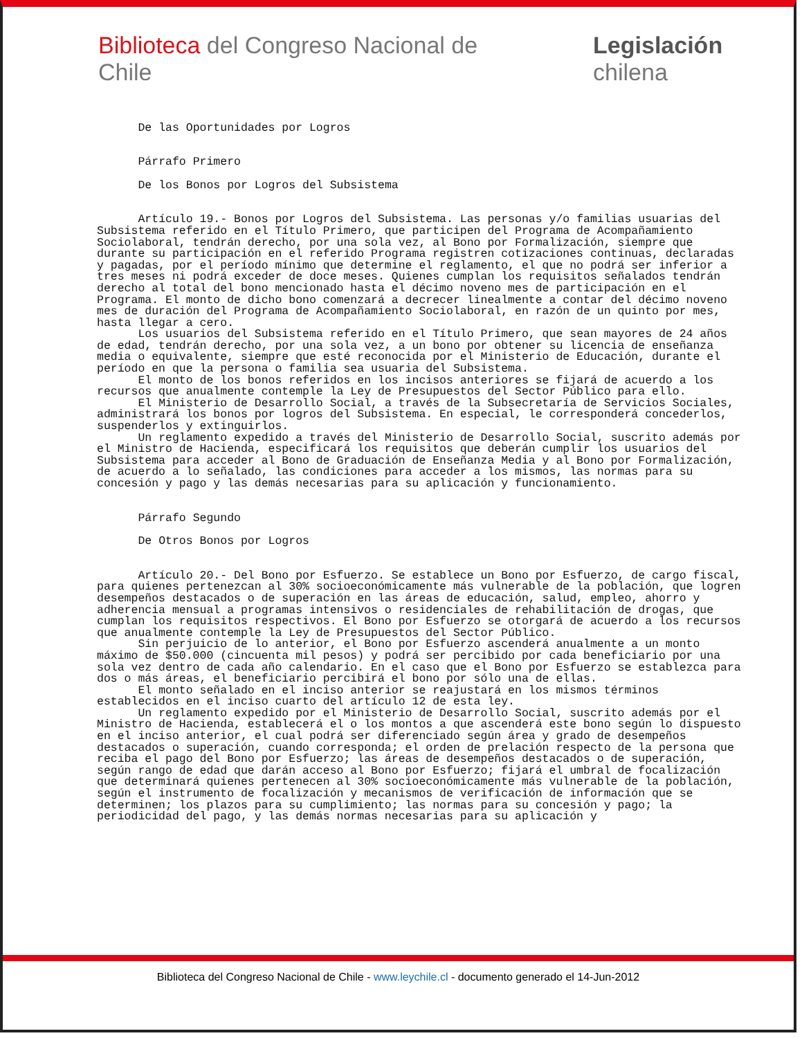Biblioteca del Congreso Nacional de Chile Legislación chilena
De las Oportunidades por Logros Párrafo Primero De los Bonos por Logros del Subsistema Artículo 19.- Bonos por Logros del Subsistema. Las personas y/o familias usuarias del Subsistema referido en el Título Primero, que participen del Programa de Acompañamiento Sociolaboral, tendrán derecho, por una sola vez, al Bono por Formalización, siempre que durante su participación en el referido Programa registren cotizaciones continuas, declaradas y pagadas, por el período mínimo que determine el reglamento, el que no podrá ser inferior a tres meses ni podrá exceder de doce meses. Quienes cumplan los requisitos señalados tendrán derecho al total del bono mencionado hasta el décimo noveno mes de participación en el Programa. El monto de dicho bono comenzará a decrecer linealmente a contar del décimo noveno mes de duración del Programa de Acompañamiento Sociolaboral, en razón de un quinto por mes, hasta llegar a cero. Los usuarios del Subsistema referido en el Título Primero, que sean mayores de 24 años de edad, tendrán derecho, por una sola vez, a un bono por obtener su licencia de enseñanza media o equivalente, siempre que esté reconocida por el Ministerio de Educación, durante el período en que la persona o familia sea usuaria del Subsistema. El monto de los bonos referidos en los incisos anteriores se fijará de acuerdo a los recursos que anualmente contemple la Ley de Presupuestos del Sector Público para ello. El Ministerio de Desarrollo Social, a través de la Subsecretaría de Servicios Sociales, administrará los bonos por logros del Subsistema. En especial, le corresponderá concederlos, suspenderlos y extinguirlos. Un reglamento expedido a través del Ministerio de Desarrollo Social, suscrito además por el Ministro de Hacienda, especificará los requisitos que deberán cumplir los usuarios del Subsistema para acceder al Bono de Graduación de Enseñanza Media y al Bono por Formalización, de acuerdo a lo señalado, las condiciones para acceder a los mismos, las normas para su concesión y pago y las demás necesarias para su aplicación y funcionamiento. Párrafo Segundo De Otros Bonos por Logros Artículo 20.- Del Bono por Esfuerzo. Se establece un Bono por Esfuerzo, de cargo fiscal, para quienes pertenezcan al 30% socioeconómicamente más vulnerable de la población, que logren desempeños destacados o de superación en las áreas de educación, salud, empleo, ahorro y adherencia mensual a programas intensivos o residenciales de rehabilitación de drogas, que cumplan los requisitos respectivos. El Bono por Esfuerzo se otorgará de acuerdo a los recursos que anualmente contemple la Ley de Presupuestos del Sector Público. Sin perjuicio de lo anterior, el Bono por Esfuerzo ascenderá anualmente a un monto máximo de $50.000 (cincuenta mil pesos) y podrá ser percibido por cada beneficiario por una sola vez dentro de cada año calendario. En el caso que el Bono por Esfuerzo se establezca para dos o más áreas, el beneficiario percibirá el bono por sólo una de ellas. El monto señalado en el inciso anterior se reajustará en los mismos términos establecidos en el inciso cuarto del artículo 12 de esta ley. Un reglamento expedido por el Ministerio de Desarrollo Social, suscrito además por el Ministro de Hacienda, establecerá el o los montos a que ascenderá este bono según lo dispuesto en el inciso anterior, el cual podrá ser diferenciado según área y grado de desempeños destacados o superación, cuando corresponda; el orden de prelación respecto de la persona que reciba el pago del Bono por Esfuerzo; las áreas de desempeños destacados o de superación, según rango de edad que darán acceso al Bono por Esfuerzo; fijará el umbral de focalización que determinará quienes pertenecen al 30% socioeconómicamente más vulnerable de la población, según el instrumento de focalización y mecanismos de verificación de información que se determinen; los plazos para su cumplimiento; las normas para su concesión y pago; la periodicidad del pago, y las demás normas necesarias para su aplicación y
Biblioteca del Congreso Nacional de Chile - www.leychile.cl - documento generado el 14-Jun-2012